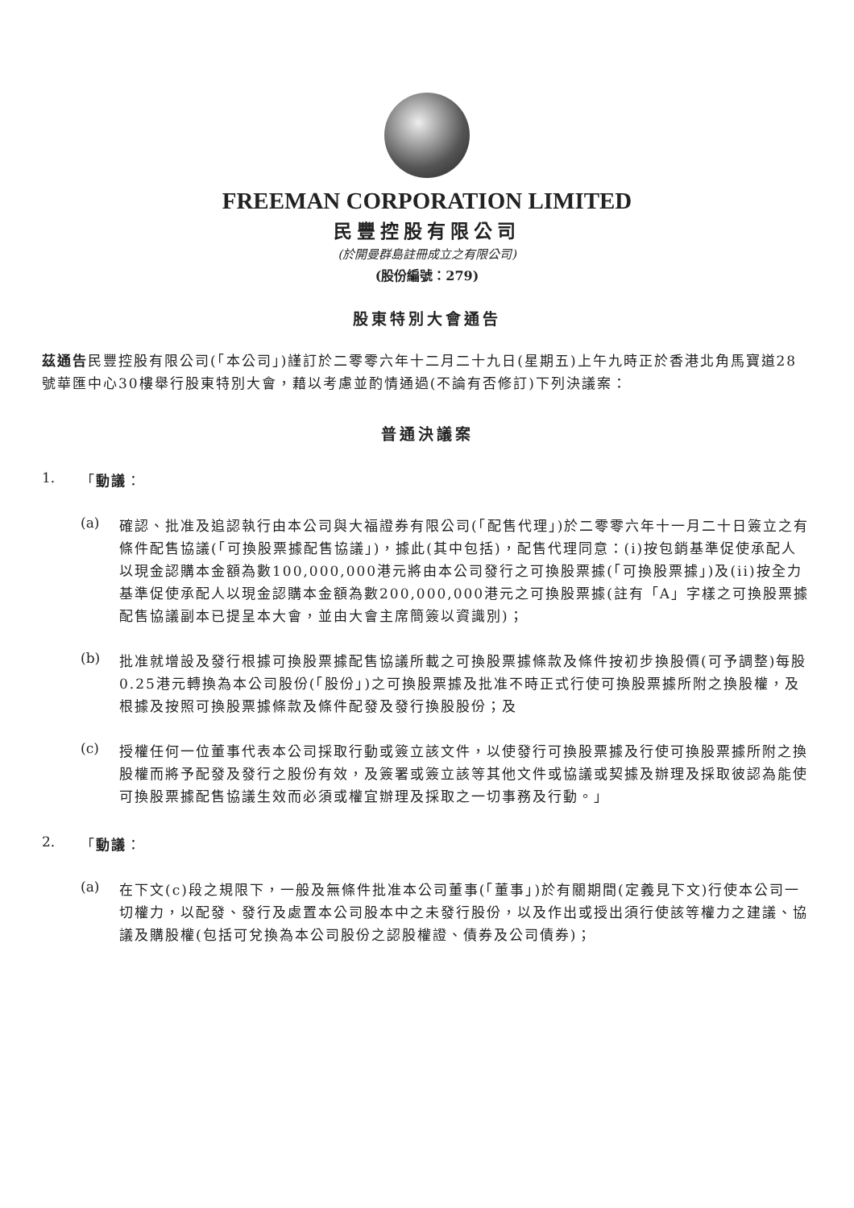FREEMAN CORPORATION LIMITED
民豐控股有限公司
(於開曼群島註冊成立之有限公司)
(股份編號：279)
股東特別大會通告
茲通告民豐控股有限公司(「本公司」)謹訂於二零零六年十二月二十九日(星期五)上午九時正於香港北角馬寶道28號華匯中心30樓舉行股東特別大會，藉以考慮並酌情通過(不論有否修訂)下列決議案：
普通決議案
1.
「動議：
(a)
確認、批准及追認執行由本公司與大福證券有限公司(「配售代理」)於二零零六年十一月二十日簽立之有條件配售協議(「可換股票據配售協議」)，據此(其中包括)，配售代理同意：(i)按包銷基準促使承配人以現金認購本金額為數100,000,000港元將由本公司發行之可換股票據(「可換股票據」)及(ii)按全力基準促使承配人以現金認購本金額為數200,000,000港元之可換股票據(註有「A」字樣之可換股票據配售協議副本已提呈本大會，並由大會主席簡簽以資識別)；
(b)
批准就增設及發行根據可換股票據配售協議所載之可換股票據條款及條件按初步換股價(可予調整)每股0.25港元轉換為本公司股份(「股份」)之可換股票據及批准不時正式行使可換股票據所附之換股權，及根據及按照可換股票據條款及條件配發及發行換股股份；及
(c)
授權任何一位董事代表本公司採取行動或簽立該文件，以使發行可換股票據及行使可換股票據所附之換股權而將予配發及發行之股份有效，及簽署或簽立該等其他文件或協議或契據及辦理及採取彼認為能使可換股票據配售協議生效而必須或權宜辦理及採取之一切事務及行動。」
2.
「動議：
(a)
在下文(c)段之規限下，一般及無條件批准本公司董事(「董事」)於有關期間(定義見下文)行使本公司一切權力，以配發、發行及處置本公司股本中之未發行股份，以及作出或授出須行使該等權力之建議、協議及購股權(包括可兌換為本公司股份之認股權證、債券及公司債券)；